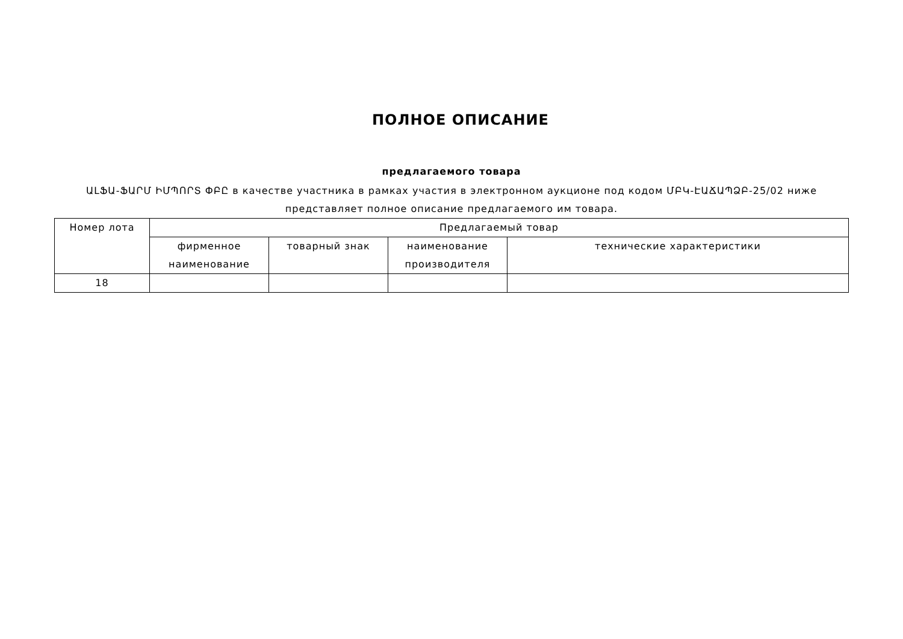ПОЛНОЕ ОПИСАНИЕ
предлагаемого товара
ԱԼՖԱ-ՖԱՐՄ ԻՄՊՈՐՏ ՓԲԸ в качестве участника в рамках участия в электронном аукционе под кодом ՄԲԿ-ԷԱՃԱՊՁԲ-25/02 ниже представляет полное описание предлагаемого им товара.
| Номер лота | Предлагаемый товар | | | |
| --- | --- | --- | --- | --- |
| | фирменное наименование | товарный знак | наименование производителя | технические характеристики |
| 18 | | | | |